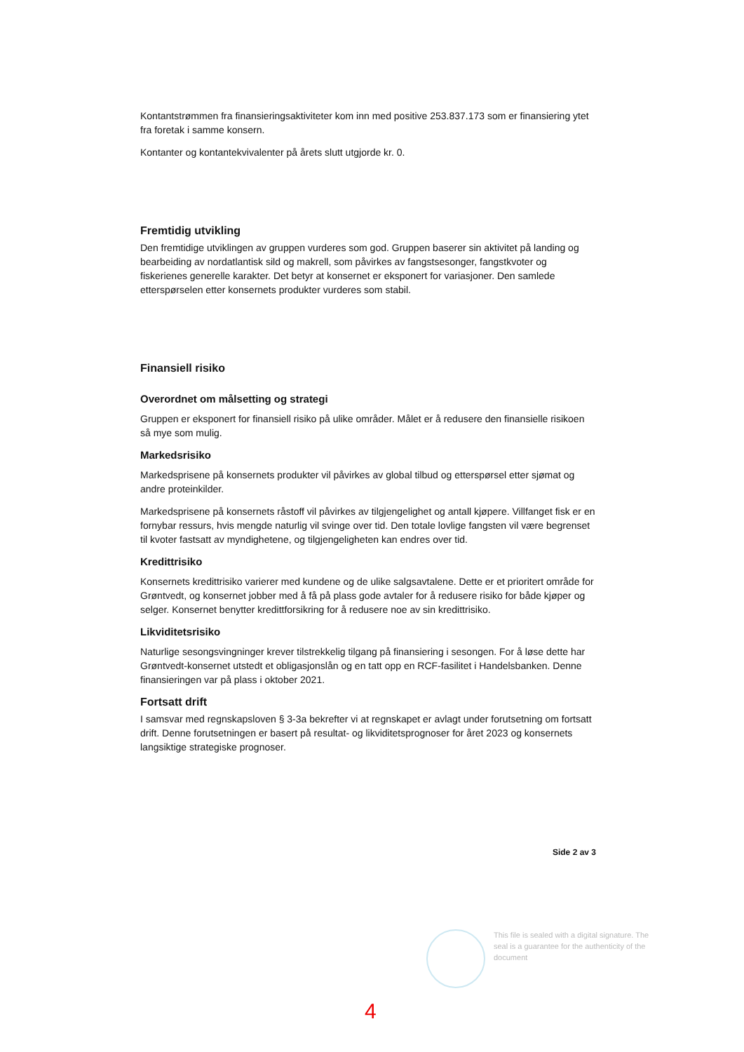Kontantstrømmen fra finansieringsaktiviteter kom inn med positive 253.837.173 som er finansiering ytet fra foretak i samme konsern.
Kontanter og kontantekvivalenter på årets slutt utgjorde kr. 0.
Fremtidig utvikling
Den fremtidige utviklingen av gruppen vurderes som god. Gruppen baserer sin aktivitet på landing og bearbeiding av nordatlantisk sild og makrell, som påvirkes av fangstsesonger, fangstkvoter og fiskerienes generelle karakter. Det betyr at konsernet er eksponert for variasjoner. Den samlede etterspørselen etter konsernets produkter vurderes som stabil.
Finansiell risiko
Overordnet om målsetting og strategi
Gruppen er eksponert for finansiell risiko på ulike områder. Målet er å redusere den finansielle risikoen så mye som mulig.
Markedsrisiko
Markedsprisene på konsernets produkter vil påvirkes av global tilbud og etterspørsel etter sjømat og andre proteinkilder.
Markedsprisene på konsernets råstoff vil påvirkes av tilgjengelighet og antall kjøpere. Villfanget fisk er en fornybar ressurs, hvis mengde naturlig vil svinge over tid. Den totale lovlige fangsten vil være begrenset til kvoter fastsatt av myndighetene, og tilgjengeligheten kan endres over tid.
Kredittrisiko
Konsernets kredittrisiko varierer med kundene og de ulike salgsavtalene. Dette er et prioritert område for Grøntvedt, og konsernet jobber med å få på plass gode avtaler for å redusere risiko for både kjøper og selger. Konsernet benytter kredittforsikring for å redusere noe av sin kredittrisiko.
Likviditetsrisiko
Naturlige sesongsvingninger krever tilstrekkelig tilgang på finansiering i sesongen. For å løse dette har Grøntvedt-konsernet utstedt et obligasjonslån og en tatt opp en RCF-fasilitet i Handelsbanken. Denne finansieringen var på plass i oktober 2021.
Fortsatt drift
I samsvar med regnskapsloven § 3-3a bekrefter vi at regnskapet er avlagt under forutsetning om fortsatt drift. Denne forutsetningen er basert på resultat- og likviditetsprognoser for året 2023 og konsernets langsiktige strategiske prognoser.
Side 2 av 3
This file is sealed with a digital signature. The seal is a guarantee for the authenticity of the document
4